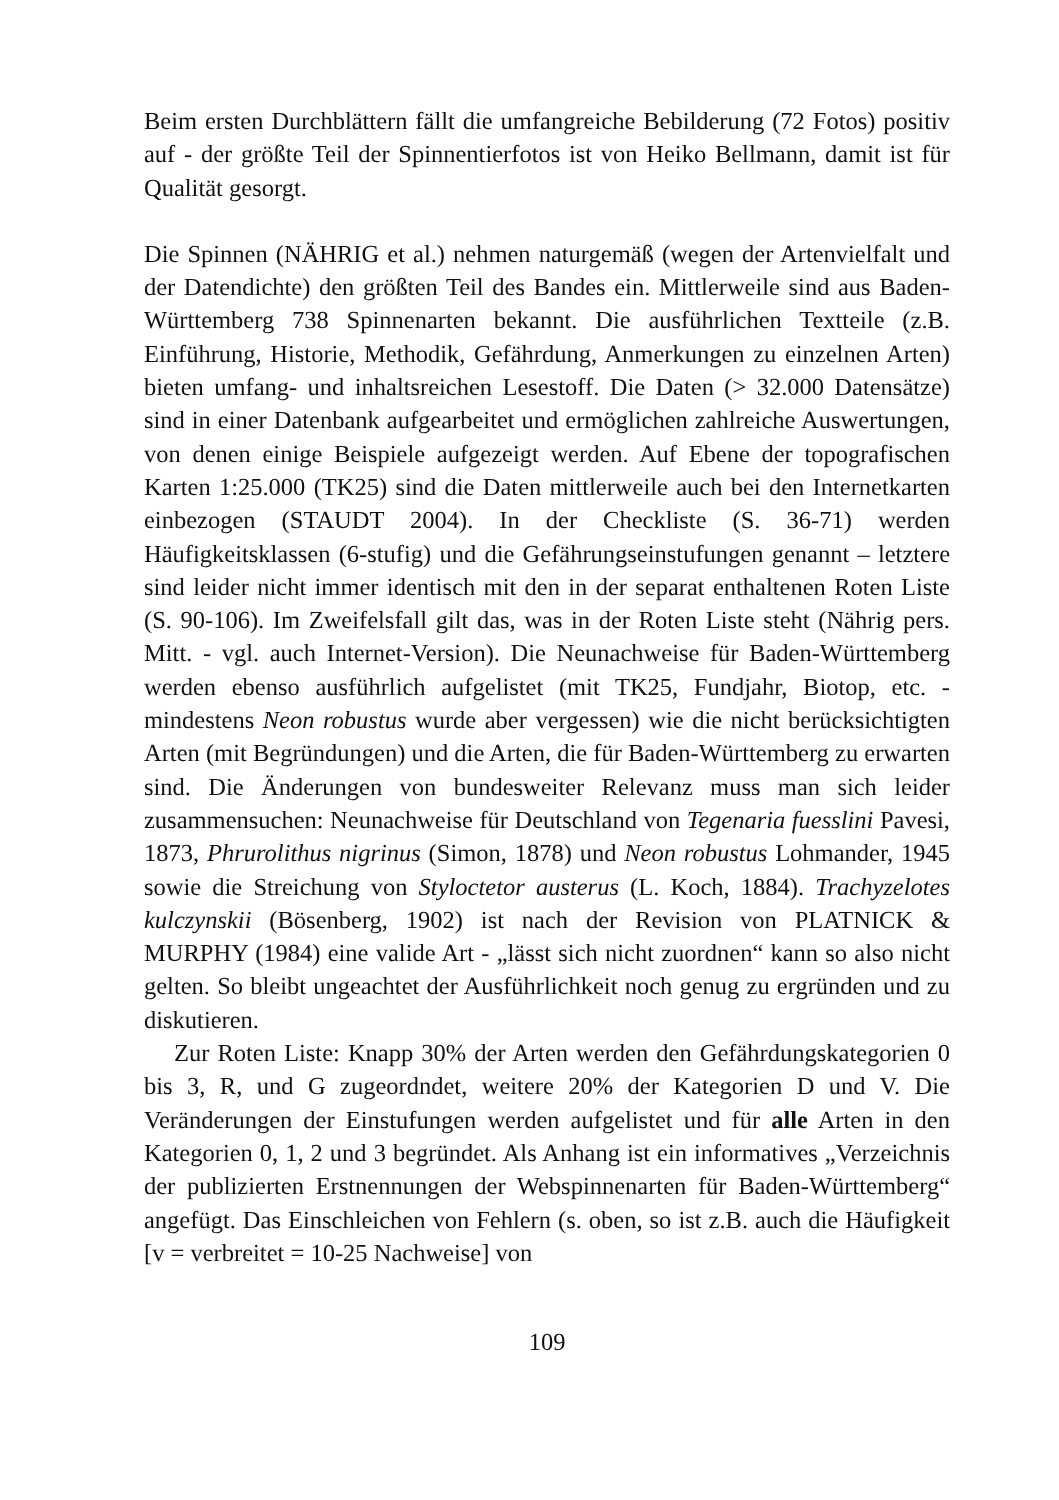Beim ersten Durchblättern fällt die umfangreiche Bebilderung (72 Fotos) positiv auf - der größte Teil der Spinnentierfotos ist von Heiko Bellmann, damit ist für Qualität gesorgt.
Die Spinnen (NÄHRIG et al.) nehmen naturgemäß (wegen der Artenvielfalt und der Datendichte) den größten Teil des Bandes ein. Mittlerweile sind aus Baden-Württemberg 738 Spinnenarten bekannt. Die ausführlichen Textteile (z.B. Einführung, Historie, Methodik, Gefährdung, Anmerkungen zu einzelnen Arten) bieten umfang- und inhaltsreichen Lesestoff. Die Daten (> 32.000 Datensätze) sind in einer Datenbank aufgearbeitet und ermöglichen zahlreiche Auswertungen, von denen einige Beispiele aufgezeigt werden. Auf Ebene der topografischen Karten 1:25.000 (TK25) sind die Daten mittlerweile auch bei den Internetkarten einbezogen (STAUDT 2004). In der Checkliste (S. 36-71) werden Häufigkeitsklassen (6-stufig) und die Gefährungseinstufungen genannt – letztere sind leider nicht immer identisch mit den in der separat enthaltenen Roten Liste (S. 90-106). Im Zweifelsfall gilt das, was in der Roten Liste steht (Nährig pers. Mitt. - vgl. auch Internet-Version). Die Neunachweise für Baden-Württemberg werden ebenso ausführlich aufgelistet (mit TK25, Fundjahr, Biotop, etc. - mindestens Neon robustus wurde aber vergessen) wie die nicht berücksichtigten Arten (mit Begründungen) und die Arten, die für Baden-Württemberg zu erwarten sind. Die Änderungen von bundesweiter Relevanz muss man sich leider zusammensuchen: Neunachweise für Deutschland von Tegenaria fuesslini Pavesi, 1873, Phrurolithus nigrinus (Simon, 1878) und Neon robustus Lohmander, 1945 sowie die Streichung von Styloctetor austerus (L. Koch, 1884). Trachyzelotes kulczynskii (Bösenberg, 1902) ist nach der Revision von PLATNICK & MURPHY (1984) eine valide Art - „lässt sich nicht zuordnen“ kann so also nicht gelten. So bleibt ungeachtet der Ausführlichkeit noch genug zu ergründen und zu diskutieren.
Zur Roten Liste: Knapp 30% der Arten werden den Gefährdungskategorien 0 bis 3, R, und G zugeordndet, weitere 20% der Kategorien D und V. Die Veränderungen der Einstufungen werden aufgelistet und für alle Arten in den Kategorien 0, 1, 2 und 3 begründet. Als Anhang ist ein informatives „Verzeichnis der publizierten Erstnennungen der Webspinnenarten für Baden-Württemberg“ angefügt. Das Einschleichen von Fehlern (s. oben, so ist z.B. auch die Häufigkeit [v = verbreitet = 10-25 Nachweise] von
109